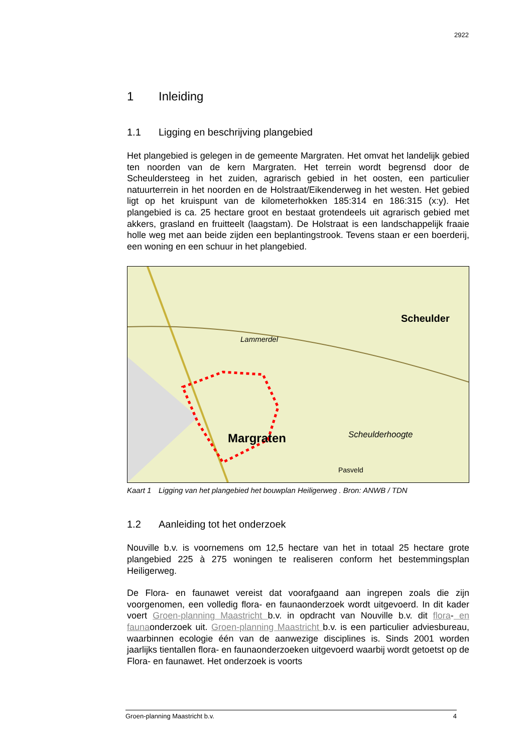2922
1 Inleiding
1.1 Ligging en beschrijving plangebied
Het plangebied is gelegen in de gemeente Margraten. Het omvat het landelijk gebied ten noorden van de kern Margraten. Het terrein wordt begrensd door de Scheuldersteeg in het zuiden, agrarisch gebied in het oosten, een particulier natuurterrein in het noorden en de Holstraat/Eikenderweg in het westen. Het gebied ligt op het kruispunt van de kilometerhokken 185:314 en 186:315 (x:y). Het plangebied is ca. 25 hectare groot en bestaat grotendeels uit agrarisch gebied met akkers, grasland en fruitteelt (laagstam). De Holstraat is een landschappelijk fraaie holle weg met aan beide zijden een beplantingstrook. Tevens staan er een boerderij, een woning en een schuur in het plangebied.
Scheulder
Margraten
Scheulderhoogte
Lammerdel
Pasveld
Kaart 1 Ligging van het plangebied het bouwplan Heiligerweg . Bron: ANWB / TDN
1.2 Aanleiding tot het onderzoek
Nouville b.v. is voornemens om 12,5 hectare van het in totaal 25 hectare grote plangebied 225 à 275 woningen te realiseren conform het bestemmingsplan Heiligerweg.
De Flora- en faunawet vereist dat voorafgaand aan ingrepen zoals die zijn voorgenomen, een volledig flora- en faunaonderzoek wordt uitgevoerd. In dit kader voert Groen-planning Maastricht b.v. in opdracht van Nouville b.v. dit flora- en faunaonderzoek uit. Groen-planning Maastricht b.v. is een particulier adviesbureau, waarbinnen ecologie één van de aanwezige disciplines is. Sinds 2001 worden jaarlijks tientallen flora- en faunaonderzoeken uitgevoerd waarbij wordt getoetst op de Flora- en faunawet. Het onderzoek is voorts
Groen-planning Maastricht b.v. 4